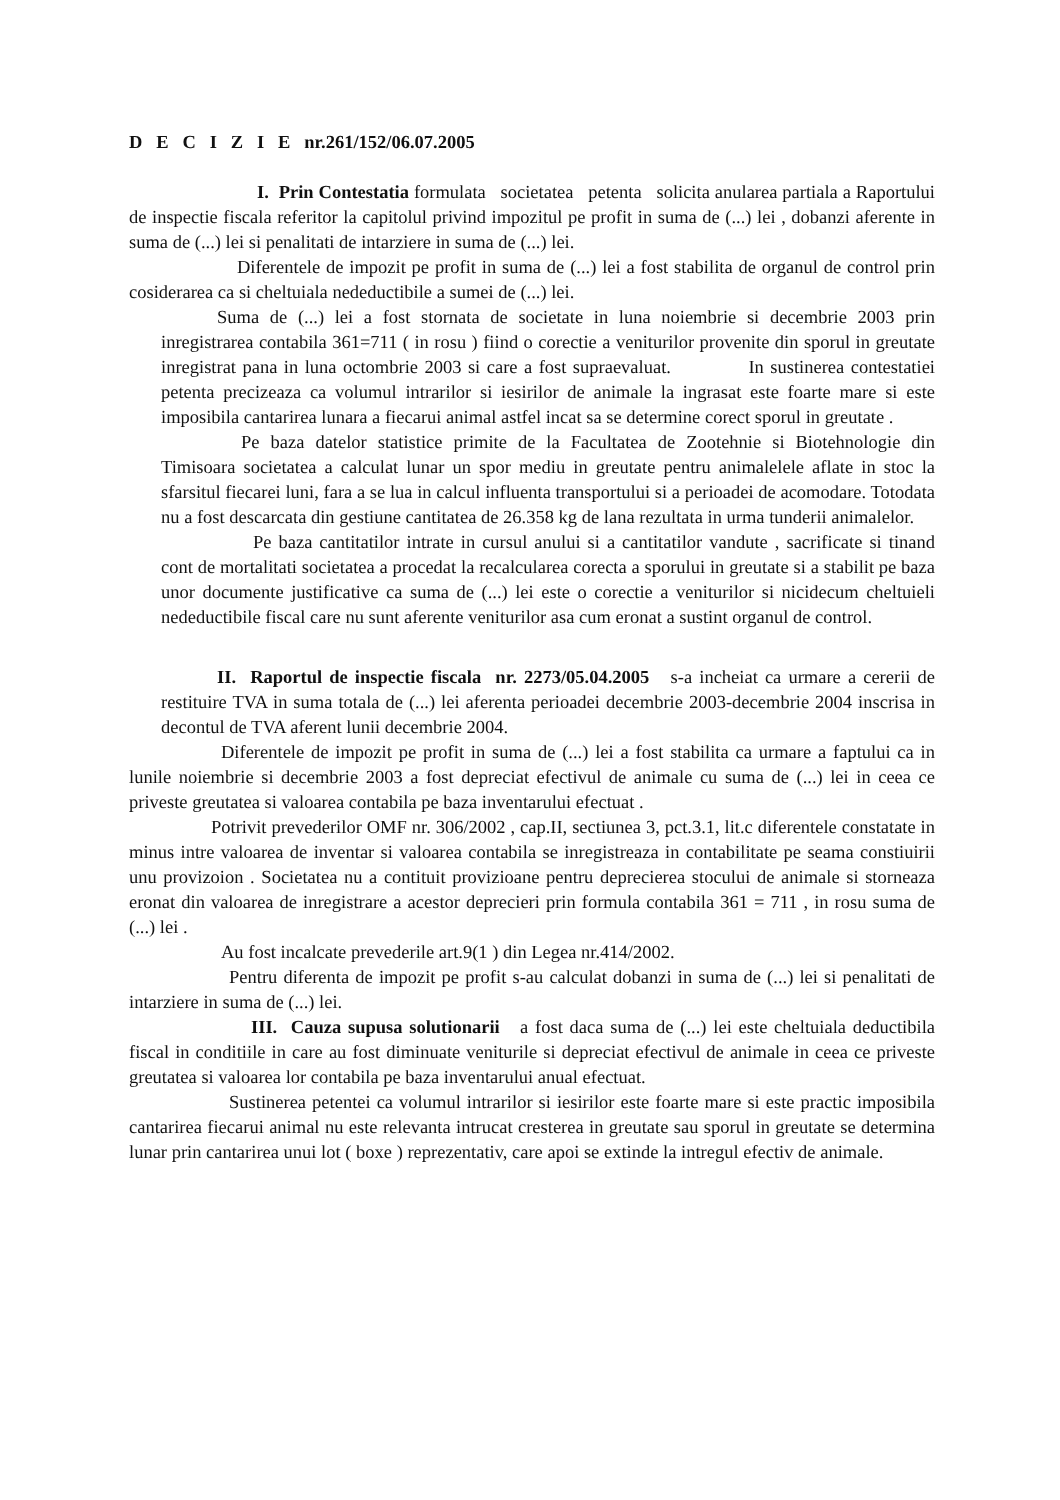D E C I Z I E nr.261/152/06.07.2005
I. Prin Contestatia formulata societatea petenta solicita anularea partiala a Raportului de inspectie fiscala referitor la capitolul privind impozitul pe profit in suma de (...) lei , dobanzi aferente in suma de (...) lei si penalitati de intarziere in suma de (...) lei.
Diferentele de impozit pe profit in suma de (...) lei a fost stabilita de organul de control prin cosiderarea ca si cheltuiala nedeductibile a sumei de (...) lei.
Suma de (...) lei a fost stornata de societate in luna noiembrie si decembrie 2003 prin inregistrarea contabila 361=711 ( in rosu ) fiind o corectie a veniturilor provenite din sporul in greutate inregistrat pana in luna octombrie 2003 si care a fost supraevaluat. In sustinerea contestatiei petenta precizeaza ca volumul intrarilor si iesirilor de animale la ingrasat este foarte mare si este imposibila cantarirea lunara a fiecarui animal astfel incat sa se determine corect sporul in greutate .
Pe baza datelor statistice primite de la Facultatea de Zootehnie si Biotehnologie din Timisoara societatea a calculat lunar un spor mediu in greutate pentru animalelele aflate in stoc la sfarsitul fiecarei luni, fara a se lua in calcul influenta transportului si a perioadei de acomodare. Totodata nu a fost descarcata din gestiune cantitatea de 26.358 kg de lana rezultata in urma tunderii animalelor.
Pe baza cantitatilor intrate in cursul anului si a cantitatilor vandute , sacrificate si tinand cont de mortalitati societatea a procedat la recalcularea corecta a sporului in greutate si a stabilit pe baza unor documente justificative ca suma de (...) lei este o corectie a veniturilor si nicidecum cheltuieli nedeductibile fiscal care nu sunt aferente veniturilor asa cum eronat a sustint organul de control.
II. Raportul de inspectie fiscala nr. 2273/05.04.2005 s-a incheiat ca urmare a cererii de restituire TVA in suma totala de (...) lei aferenta perioadei decembrie 2003-decembrie 2004 inscrisa in decontul de TVA aferent lunii decembrie 2004.
Diferentele de impozit pe profit in suma de (...) lei a fost stabilita ca urmare a faptului ca in lunile noiembrie si decembrie 2003 a fost depreciat efectivul de animale cu suma de (...) lei in ceea ce priveste greutatea si valoarea contabila pe baza inventarului efectuat .
Potrivit prevederilor OMF nr. 306/2002 , cap.II, sectiunea 3, pct.3.1, lit.c diferentele constatate in minus intre valoarea de inventar si valoarea contabila se inregistreaza in contabilitate pe seama constiuirii unu provizoion . Societatea nu a contituit provizioane pentru deprecierea stocului de animale si storneaza eronat din valoarea de inregistrare a acestor deprecieri prin formula contabila 361 = 711 , in rosu suma de (...) lei .
Au fost incalcate prevederile art.9(1 ) din Legea nr.414/2002.
Pentru diferenta de impozit pe profit s-au calculat dobanzi in suma de (...) lei si penalitati de intarziere in suma de (...) lei.
III. Cauza supusa solutionarii a fost daca suma de (...) lei este cheltuiala deductibila fiscal in conditiile in care au fost diminuate veniturile si depreciat efectivul de animale in ceea ce priveste greutatea si valoarea lor contabila pe baza inventarului anual efectuat.
Sustinerea petentei ca volumul intrarilor si iesirilor este foarte mare si este practic imposibila cantarirea fiecarui animal nu este relevanta intrucat cresterea in greutate sau sporul in greutate se determina lunar prin cantarirea unui lot ( boxe ) reprezentativ, care apoi se extinde la intregul efectiv de animale.